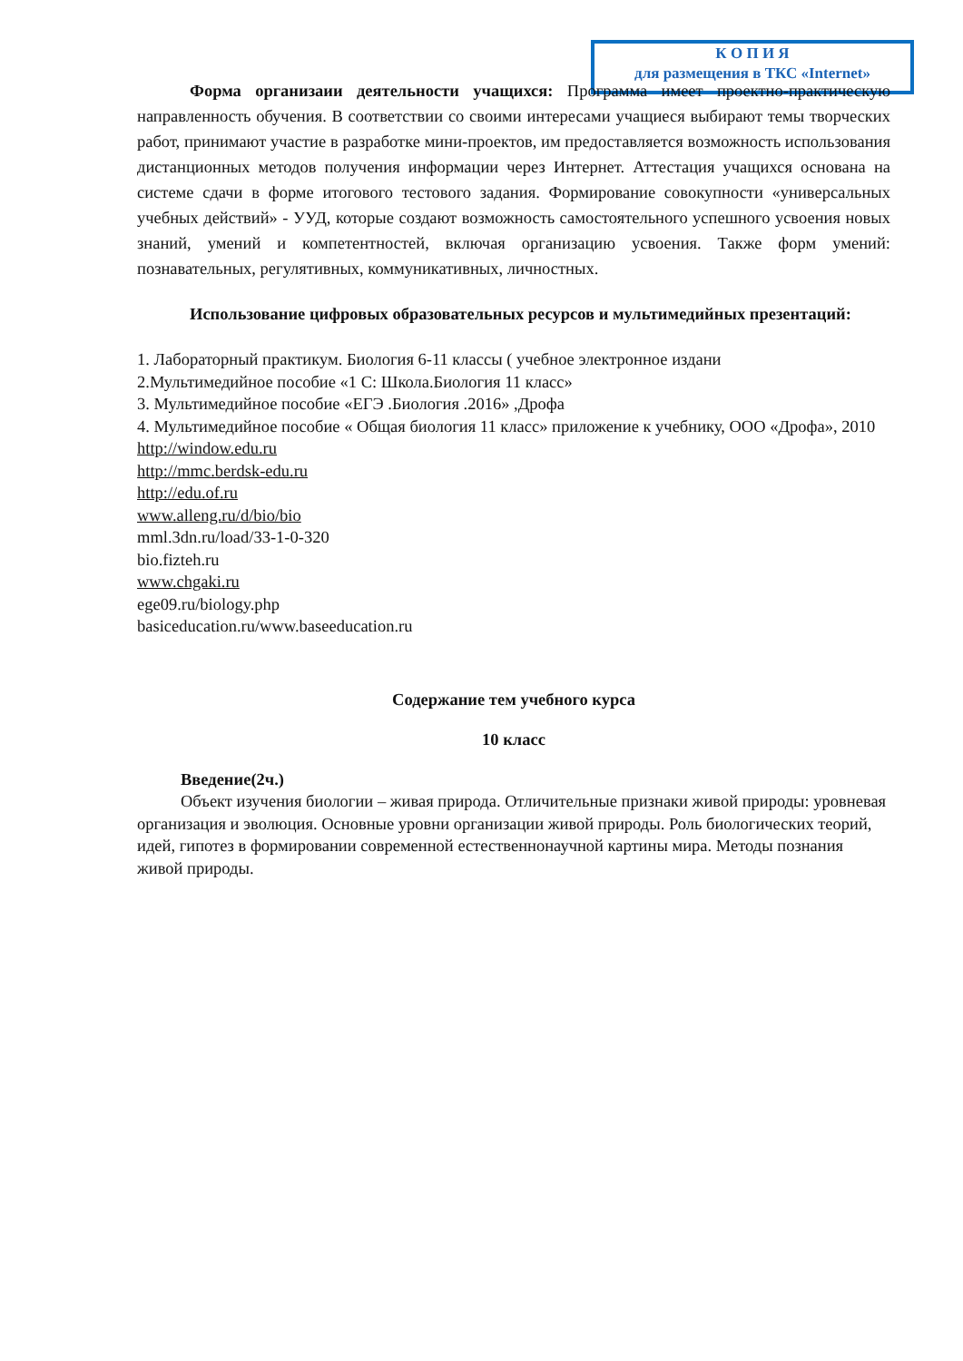К О П И Я
для размещения в ТКС «Internet»
Форма организаии деятельности учащихся: Программа имеет проектно-практическую направленность обучения. В соответствии со своими интересами учащиеся выбирают темы творческих работ, принимают участие в разработке мини-проектов, им предоставляется возможность использования дистанционных методов получения информации через Интернет. Аттестация учащихся основана на системе сдачи в форме итогового тестового задания. Формирование совокупности «универсальных учебных действий» - УУД, которые создают возможность самостоятельного успешного усвоения новых знаний, умений и компетентностей, включая организацию усвоения. Также форм умений: познавательных, регулятивных, коммуникативных, личностных.
Использование цифровых образовательных ресурсов и мультимедийных презентаций:
1. Лабораторный практикум. Биология 6-11 классы ( учебное электронное издани
2.Мультимедийное пособие «1 С: Школа.Биология 11 класс»
3. Мультимедийное пособие «ЕГЭ .Биология .2016» ,Дрофа
4. Мультимедийное пособие « Общая биология 11 класс» приложение к учебнику, ООО «Дрофа», 2010
http://window.edu.ru
http://mmc.berdsk-edu.ru
http://edu.of.ru
www.alleng.ru/d/bio/bio
mml.3dn.ru/load/33-1-0-320
bio.fizteh.ru
www.chgaki.ru
ege09.ru/biology.php
basiceducation.ru/www.baseeducation.ru
Содержание тем учебного курса
10 класс
Введение(2ч.)
Объект изучения биологии – живая природа. Отличительные признаки живой природы: уровневая организация и эволюция. Основные уровни организации живой природы. Роль биологических теорий, идей, гипотез в формировании современной естественнонаучной картины мира. Методы познания живой природы.